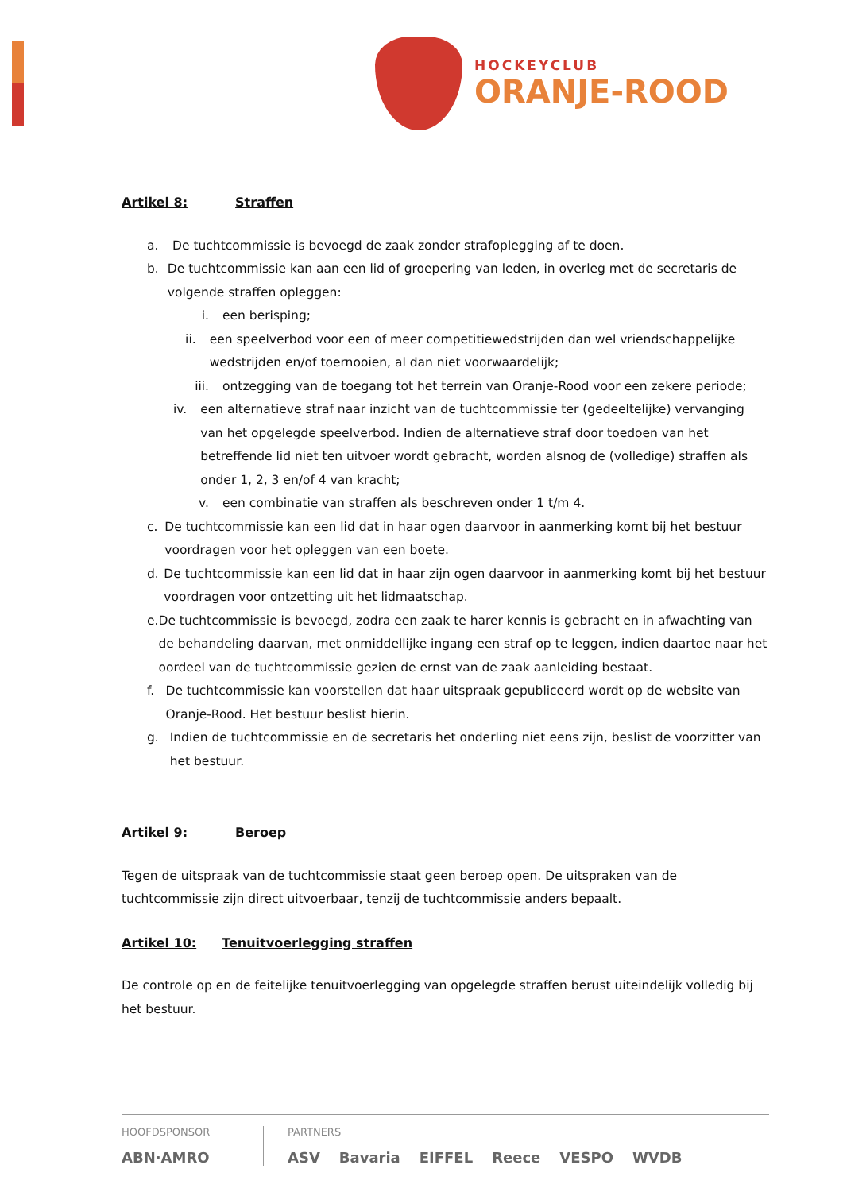HOCKEYCLUB
ORANJE-ROOD
Artikel 8: Straffen
a. De tuchtcommissie is bevoegd de zaak zonder strafoplegging af te doen.
b. De tuchtcommissie kan aan een lid of groepering van leden, in overleg met de secretaris de volgende straffen opleggen:
i. een berisping;
ii. een speelverbod voor een of meer competitiewedstrijden dan wel vriendschappelijke wedstrijden en/of toernooien, al dan niet voorwaardelijk;
iii. ontzegging van de toegang tot het terrein van Oranje-Rood voor een zekere periode;
iv. een alternatieve straf naar inzicht van de tuchtcommissie ter (gedeeltelijke) vervanging van het opgelegde speelverbod. Indien de alternatieve straf door toedoen van het betreffende lid niet ten uitvoer wordt gebracht, worden alsnog de (volledige) straffen als onder 1, 2, 3 en/of 4 van kracht;
v. een combinatie van straffen als beschreven onder 1 t/m 4.
c. De tuchtcommissie kan een lid dat in haar ogen daarvoor in aanmerking komt bij het bestuur voordragen voor het opleggen van een boete.
d. De tuchtcommissie kan een lid dat in haar zijn ogen daarvoor in aanmerking komt bij het bestuur voordragen voor ontzetting uit het lidmaatschap.
e. De tuchtcommissie is bevoegd, zodra een zaak te harer kennis is gebracht en in afwachting van de behandeling daarvan, met onmiddellijke ingang een straf op te leggen, indien daartoe naar het oordeel van de tuchtcommissie gezien de ernst van de zaak aanleiding bestaat.
f. De tuchtcommissie kan voorstellen dat haar uitspraak gepubliceerd wordt op de website van Oranje-Rood. Het bestuur beslist hierin.
g. Indien de tuchtcommissie en de secretaris het onderling niet eens zijn, beslist de voorzitter van het bestuur.
Artikel 9: Beroep
Tegen de uitspraak van de tuchtcommissie staat geen beroep open. De uitspraken van de tuchtcommissie zijn direct uitvoerbaar, tenzij de tuchtcommissie anders bepaalt.
Artikel 10: Tenuitvoerlegging straffen
De controle op en de feitelijke tenuitvoerlegging van opgelegde straffen berust uiteindelijk volledig bij het bestuur.
HOOFDSPONSOR
ABN·AMRO
PARTNERS
ASV Bavaria EIFFEL Reece VESPO WVDB